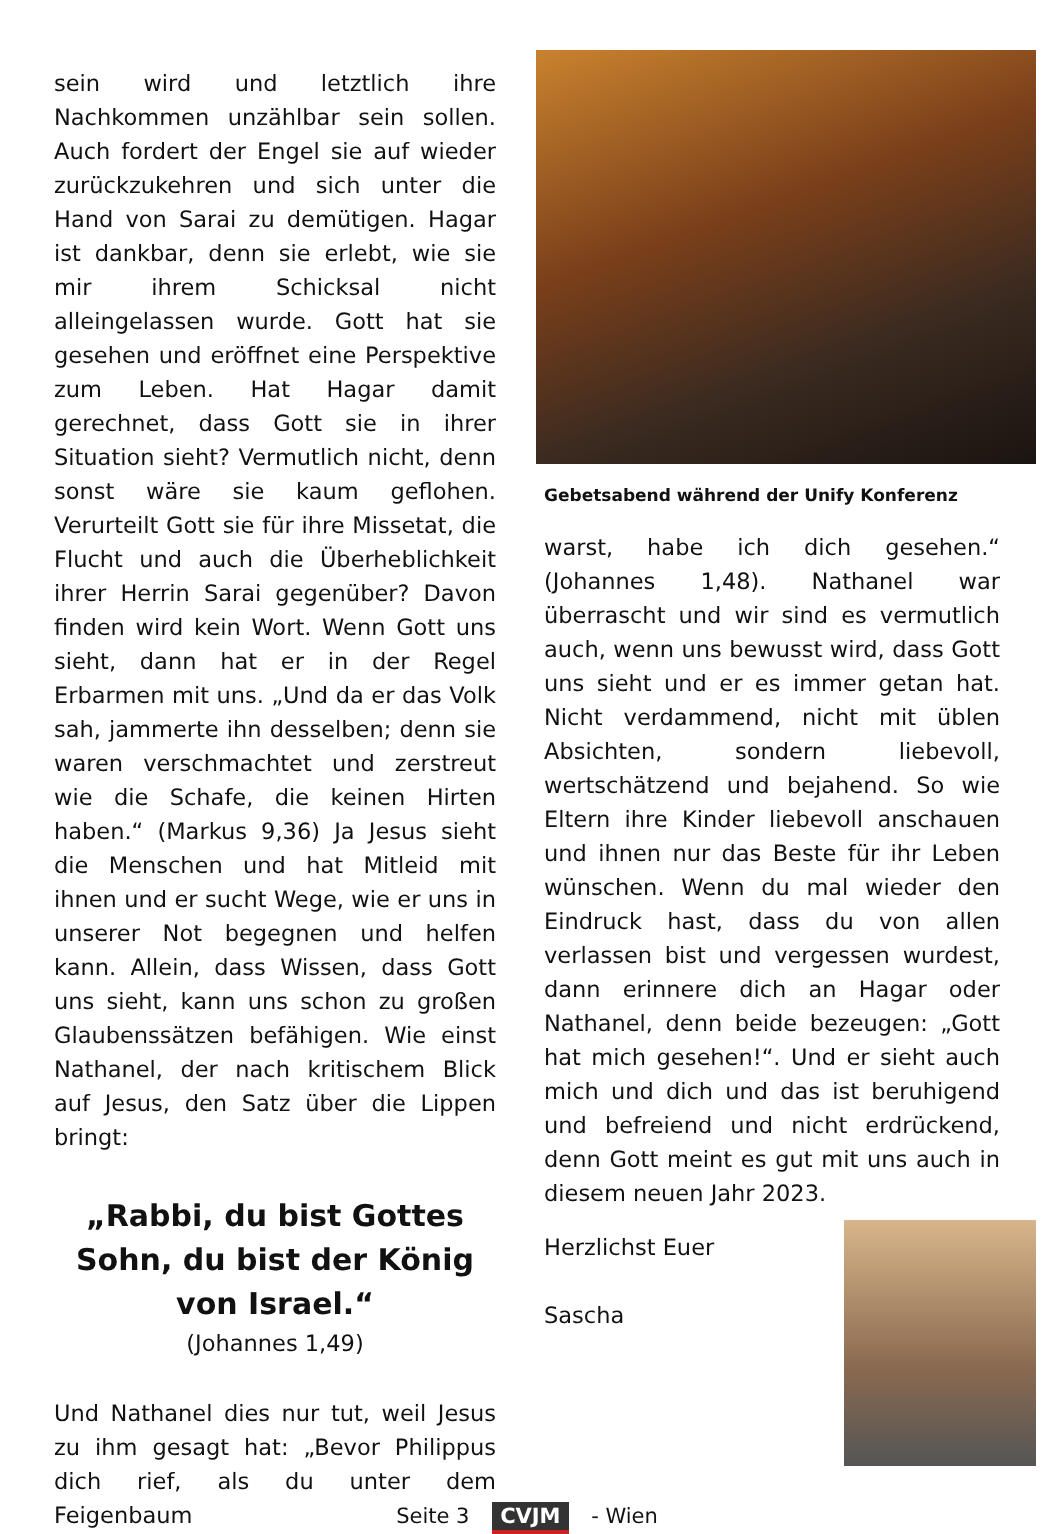sein wird und letztlich ihre Nachkommen unzählbar sein sollen. Auch fordert der Engel sie auf wieder zurückzukehren und sich unter die Hand von Sarai zu demütigen. Hagar ist dankbar, denn sie erlebt, wie sie mir ihrem Schicksal nicht alleingelassen wurde. Gott hat sie gesehen und eröffnet eine Perspektive zum Leben. Hat Hagar damit gerechnet, dass Gott sie in ihrer Situation sieht? Vermutlich nicht, denn sonst wäre sie kaum geflohen. Verurteilt Gott sie für ihre Missetat, die Flucht und auch die Überheblichkeit ihrer Herrin Sarai gegenüber? Davon finden wird kein Wort. Wenn Gott uns sieht, dann hat er in der Regel Erbarmen mit uns. „Und da er das Volk sah, jammerte ihn desselben; denn sie waren verschmachtet und zerstreut wie die Schafe, die keinen Hirten haben.“ (Markus 9,36) Ja Jesus sieht die Menschen und hat Mitleid mit ihnen und er sucht Wege, wie er uns in unserer Not begegnen und helfen kann. Allein, dass Wissen, dass Gott uns sieht, kann uns schon zu großen Glaubenssätzen befähigen. Wie einst Nathanel, der nach kritischem Blick auf Jesus, den Satz über die Lippen bringt:
„Rabbi, du bist Gottes Sohn, du bist der König von Israel.“(Johannes 1,49)
Und Nathanel dies nur tut, weil Jesus zu ihm gesagt hat: „Bevor Philippus dich rief, als du unter dem Feigenbaum
Gebetsabend während der Unify Konferenz
warst, habe ich dich gesehen.“ (Johannes 1,48). Nathanel war überrascht und wir sind es vermutlich auch, wenn uns bewusst wird, dass Gott uns sieht und er es immer getan hat. Nicht verdammend, nicht mit üblen Absichten, sondern liebevoll, wertschätzend und bejahend. So wie Eltern ihre Kinder liebevoll anschauen und ihnen nur das Beste für ihr Leben wünschen. Wenn du mal wieder den Eindruck hast, dass du von allen verlassen bist und vergessen wurdest, dann erinnere dich an Hagar oder Nathanel, denn beide bezeugen: „Gott hat mich gesehen!“. Und er sieht auch mich und dich und das ist beruhigend und befreiend und nicht erdrückend, denn Gott meint es gut mit uns auch in diesem neuen Jahr 2023.
Herzlichst Euer
Sascha
Seite 3 CVJM - Wien